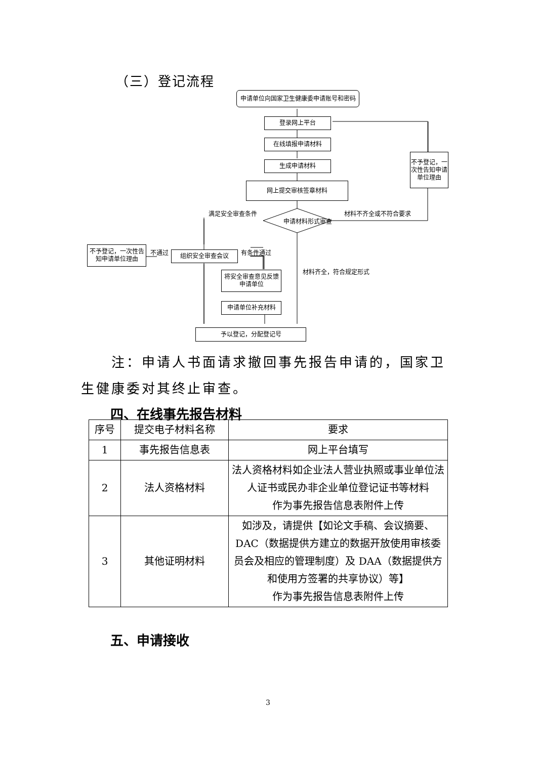（三）登记流程
申请单位向国家卫生健康委申请账号和密码
登录网上平台
在线填报申请材料
生成申请材料
网上提交审核签章材料
不予登记，一次性告知申请单位理由
满足安全审查条件
申请材料形式审查
材料不齐全或不符合要求
不予登记，一次性告知申请单位理由
不通过 组织安全审查会议 有条件通过
材料齐全，符合规定形式
将安全审查意见反馈申请单位
申请单位补充材料
予以登记，分配登记号
  注：申请人书面请求撤回事先报告申请的，国家卫生健康委对其终止审查。
四、在线事先报告材料
| 序号 | 提交电子材料名称 | 要求 |
| --- | --- | --- |
| 1 | 事先报告信息表 | 网上平台填写 |
| 2 | 法人资格材料 | 法人资格材料如企业法人营业执照或事业单位法人证书或民办非企业单位登记证书等材料 作为事先报告信息表附件上传 |
| 3 | 其他证明材料 | 如涉及，请提供【如论文手稿、会议摘要、DAC（数据提供方建立的数据开放使用审核委员会及相应的管理制度）及 DAA（数据提供方和使用方签署的共享协议）等】 作为事先报告信息表附件上传 |
五、申请接收
3